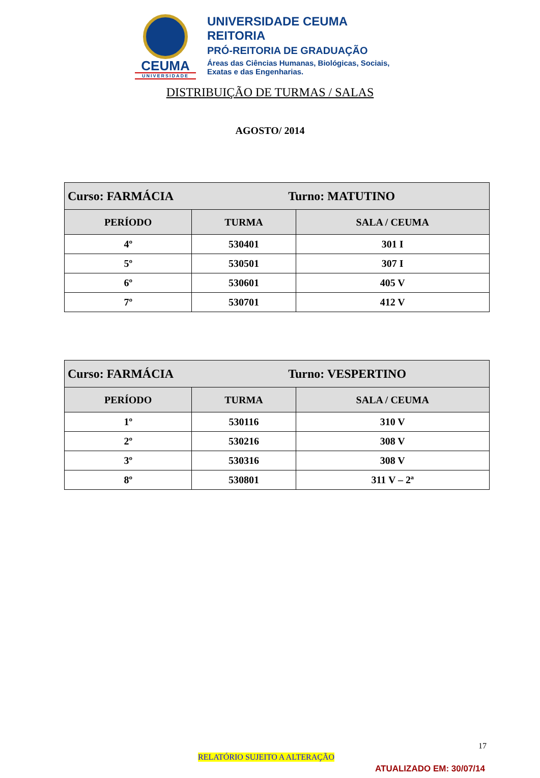CEUMA
UNIVERSIDADE
UNIVERSIDADE CEUMA
REITORIA
PRÓ-REITORIA DE GRADUAÇÃO
Áreas das Ciências Humanas, Biológicas, Sociais,
Exatas e das Engenharias.
DISTRIBUIÇÃO DE TURMAS / SALAS
AGOSTO/ 2014
| Curso: FARMÁCIA Turno: MATUTINO | | |
| PERÍODO | TURMA | SALA / CEUMA |
| 4º | 530401 | 301 I |
| 5º | 530501 | 307 I |
| 6º | 530601 | 405 V |
| 7º | 530701 | 412 V |
| Curso: FARMÁCIA Turno: VESPERTINO | | |
| PERÍODO | TURMA | SALA / CEUMA |
| 1º | 530116 | 310 V |
| 2º | 530216 | 308 V |
| 3º | 530316 | 308 V |
| 8º | 530801 | 311 V – 2ª |
17
RELATÓRIO SUJEITO A ALTERAÇÃO
ATUALIZADO EM: 30/07/14